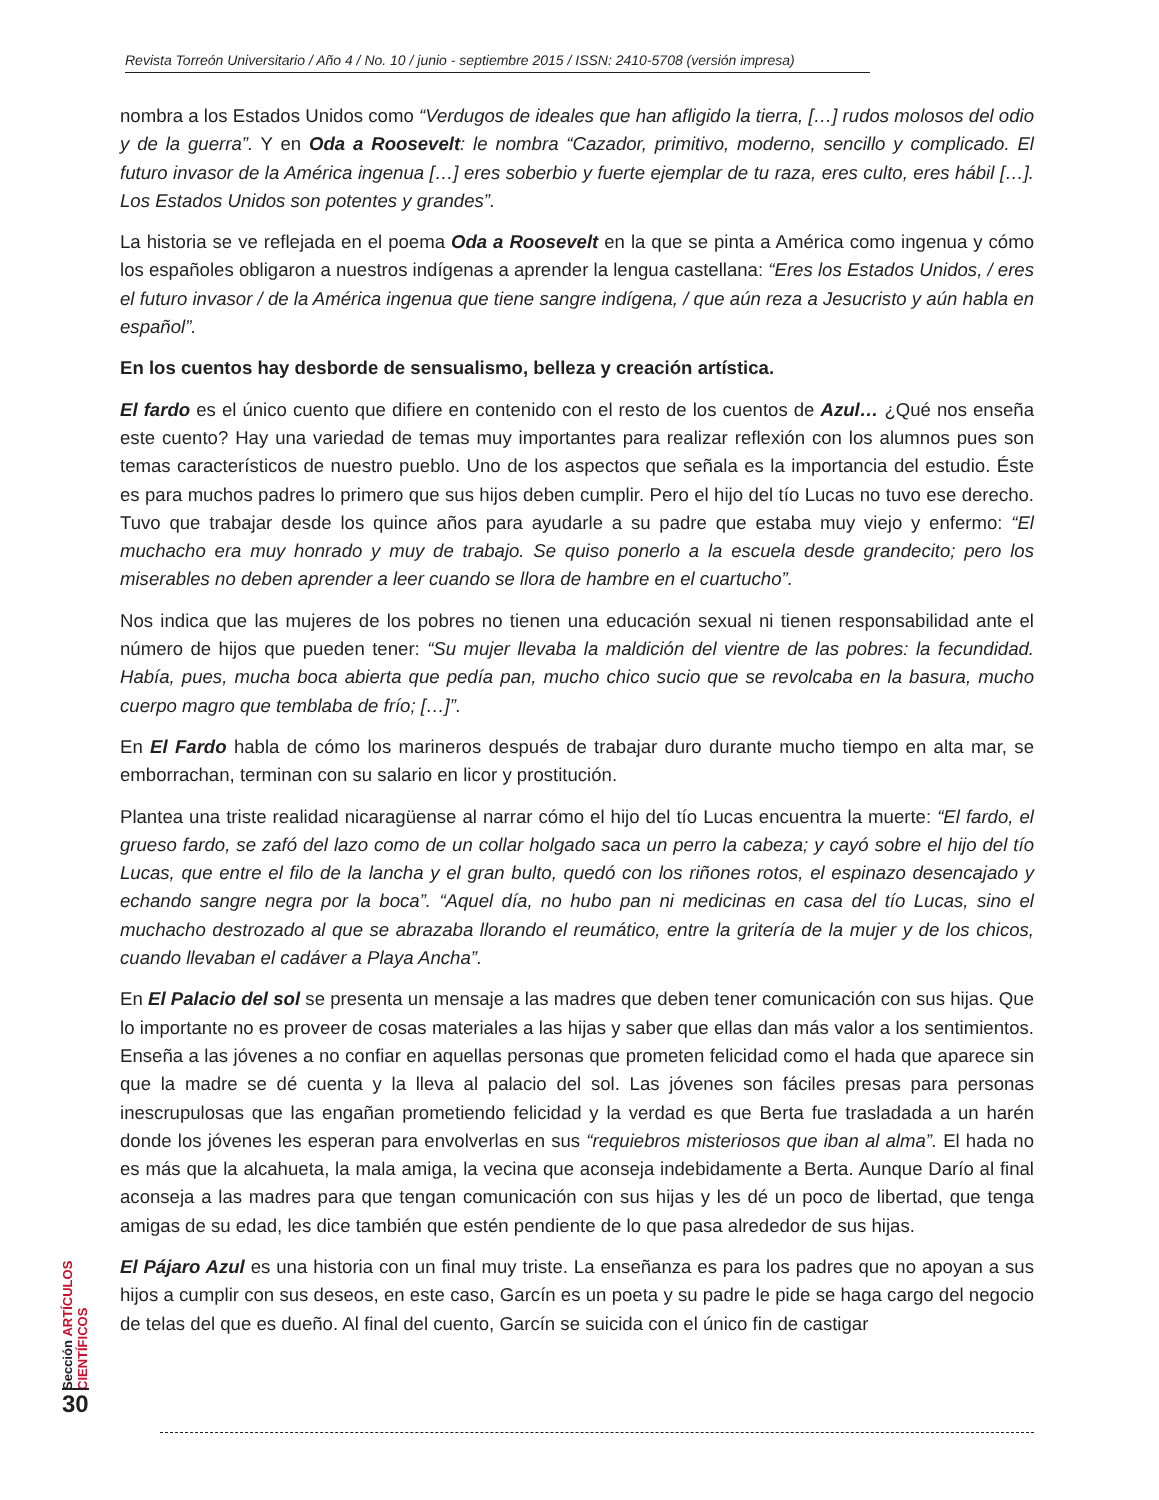Revista Torreón Universitario / Año 4 / No. 10 / junio - septiembre 2015 / ISSN: 2410-5708 (versión impresa)
nombra a los Estados Unidos como “Verdugos de ideales que han afligido la tierra, […] rudos molosos del odio y de la guerra”. Y en Oda a Roosevelt: le nombra “Cazador, primitivo, moderno, sencillo y complicado. El futuro invasor de la América ingenua […] eres soberbio y fuerte ejemplar de tu raza, eres culto, eres hábil […]. Los Estados Unidos son potentes y grandes”.
La historia se ve reflejada en el poema Oda a Roosevelt en la que se pinta a América como ingenua y cómo los españoles obligaron a nuestros indígenas a aprender la lengua castellana: “Eres los Estados Unidos, / eres el futuro invasor / de la América ingenua que tiene sangre indígena, / que aún reza a Jesucristo y aún habla en español”.
En los cuentos hay desborde de sensualismo, belleza y creación artística.
El fardo es el único cuento que difiere en contenido con el resto de los cuentos de Azul… ¿Qué nos enseña este cuento? Hay una variedad de temas muy importantes para realizar reflexión con los alumnos pues son temas característicos de nuestro pueblo. Uno de los aspectos que señala es la importancia del estudio. Éste es para muchos padres lo primero que sus hijos deben cumplir. Pero el hijo del tío Lucas no tuvo ese derecho. Tuvo que trabajar desde los quince años para ayudarle a su padre que estaba muy viejo y enfermo: “El muchacho era muy honrado y muy de trabajo. Se quiso ponerlo a la escuela desde grandecito; pero los miserables no deben aprender a leer cuando se llora de hambre en el cuartucho”.
Nos indica que las mujeres de los pobres no tienen una educación sexual ni tienen responsabilidad ante el número de hijos que pueden tener: “Su mujer llevaba la maldición del vientre de las pobres: la fecundidad. Había, pues, mucha boca abierta que pedía pan, mucho chico sucio que se revolcaba en la basura, mucho cuerpo magro que temblaba de frío; […]”.
En El Fardo habla de cómo los marineros después de trabajar duro durante mucho tiempo en alta mar, se emborrachan, terminan con su salario en licor y prostitución.
Plantea una triste realidad nicaragüense al narrar cómo el hijo del tío Lucas encuentra la muerte: “El fardo, el grueso fardo, se zafó del lazo como de un collar holgado saca un perro la cabeza; y cayó sobre el hijo del tío Lucas, que entre el filo de la lancha y el gran bulto, quedó con los riñones rotos, el espinazo desencajado y echando sangre negra por la boca”. “Aquel día, no hubo pan ni medicinas en casa del tío Lucas, sino el muchacho destrozado al que se abrazaba llorando el reumático, entre la gritería de la mujer y de los chicos, cuando llevaban el cadáver a Playa Ancha”.
En El Palacio del sol se presenta un mensaje a las madres que deben tener comunicación con sus hijas. Que lo importante no es proveer de cosas materiales a las hijas y saber que ellas dan más valor a los sentimientos. Enseña a las jóvenes a no confiar en aquellas personas que prometen felicidad como el hada que aparece sin que la madre se dé cuenta y la lleva al palacio del sol. Las jóvenes son fáciles presas para personas inescrupulosas que las engañan prometiendo felicidad y la verdad es que Berta fue trasladada a un harén donde los jóvenes les esperan para envolverlas en sus “requiebros misteriosos que iban al alma”. El hada no es más que la alcahueta, la mala amiga, la vecina que aconseja indebidamente a Berta. Aunque Darío al final aconseja a las madres para que tengan comunicación con sus hijas y les dé un poco de libertad, que tenga amigas de su edad, les dice también que estén pendiente de lo que pasa alrededor de sus hijas.
El Pájaro Azul es una historia con un final muy triste. La enseñanza es para los padres que no apoyan a sus hijos a cumplir con sus deseos, en este caso, Garcín es un poeta y su padre le pide se haga cargo del negocio de telas del que es dueño. Al final del cuento, Garcín se suicida con el único fin de castigar
Sección ARTÍCULOS CIENTÍFICOS
30